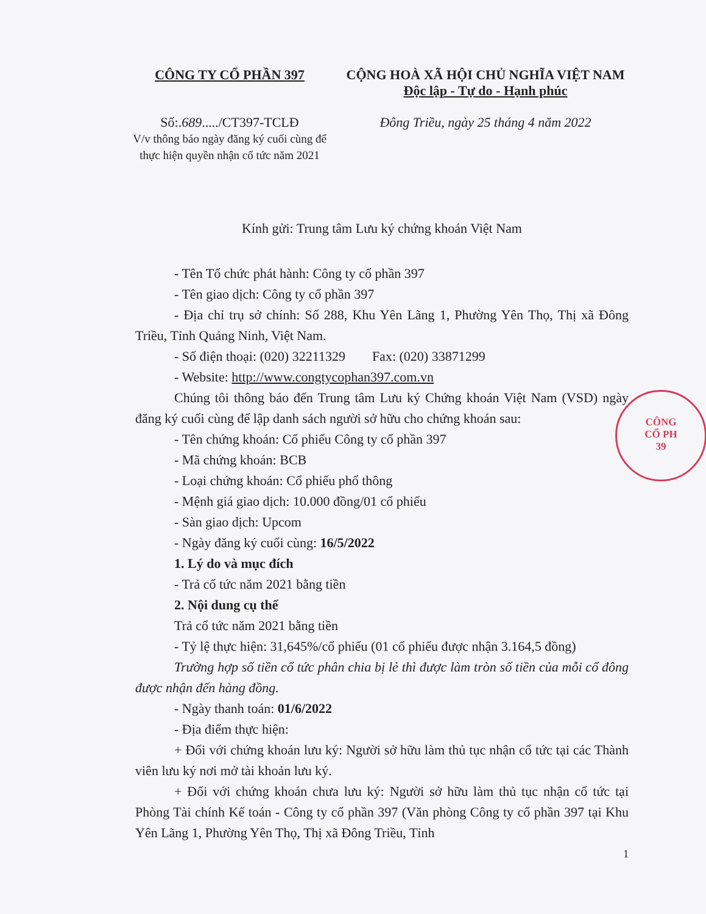CÔNG TY CỔ PHẦN 397
Số:.689...../CT397-TCLĐ
V/v thông báo ngày đăng ký cuối cùng để thực hiện quyền nhận cổ tức năm 2021
CỘNG HOÀ XÃ HỘI CHỦ NGHĨA VIỆT NAM
Độc lập - Tự do - Hạnh phúc
Đông Triều, ngày 25 tháng 4 năm 2022
Kính gửi: Trung tâm Lưu ký chứng khoán Việt Nam
- Tên Tổ chức phát hành: Công ty cổ phần 397
- Tên giao dịch: Công ty cổ phần 397
- Địa chỉ trụ sở chính: Số 288, Khu Yên Lãng 1, Phường Yên Thọ, Thị xã Đông Triều, Tỉnh Quảng Ninh, Việt Nam.
- Số điện thoại: (020) 32211329 Fax: (020) 33871299
- Website: http://www.congtycophan397.com.vn
Chúng tôi thông báo đến Trung tâm Lưu ký Chứng khoán Việt Nam (VSD) ngày đăng ký cuối cùng để lập danh sách người sở hữu cho chứng khoán sau:
- Tên chứng khoán: Cổ phiếu Công ty cổ phần 397
- Mã chứng khoán: BCB
- Loại chứng khoán: Cổ phiếu phổ thông
- Mệnh giá giao dịch: 10.000 đồng/01 cổ phiếu
- Sàn giao dịch: Upcom
- Ngày đăng ký cuối cùng: 16/5/2022
1. Lý do và mục đích
- Trả cổ tức năm 2021 bằng tiền
2. Nội dung cụ thể
Trả cổ tức năm 2021 bằng tiền
- Tỷ lệ thực hiện: 31,645%/cổ phiếu (01 cổ phiếu được nhận 3.164,5 đồng)
Trường hợp số tiền cổ tức phân chia bị lẻ thì được làm tròn số tiền của mỗi cổ đông được nhận đến hàng đồng.
- Ngày thanh toán: 01/6/2022
- Địa điểm thực hiện:
+ Đối với chứng khoán lưu ký: Người sở hữu làm thủ tục nhận cổ tức tại các Thành viên lưu ký nơi mở tài khoản lưu ký.
+ Đối với chứng khoán chưa lưu ký: Người sở hữu làm thủ tục nhận cổ tức tại Phòng Tài chính Kế toán - Công ty cổ phần 397 (Văn phòng Công ty cổ phần 397 tại Khu Yên Lãng 1, Phường Yên Thọ, Thị xã Đông Triều, Tỉnh
1
CÔNG
CỔ PH
39